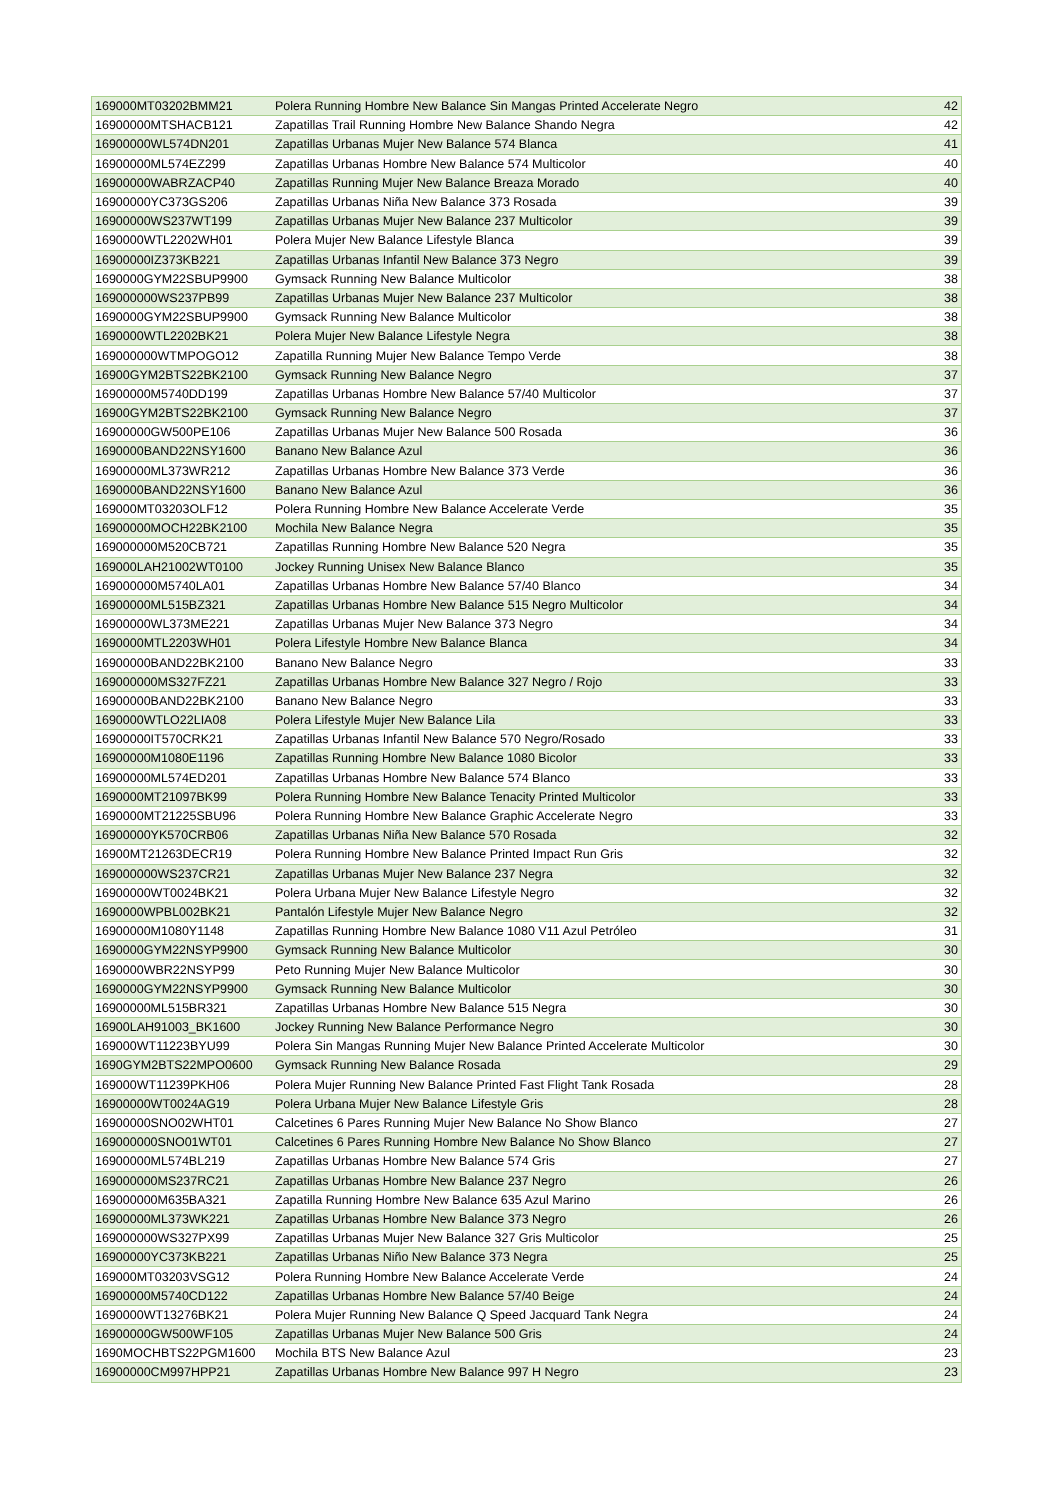| 169000MT03202BMM21 | Polera Running Hombre New Balance Sin Mangas Printed Accelerate Negro | 42 |
| 16900000MTSHACB121 | Zapatillas Trail Running Hombre New Balance Shando Negra | 42 |
| 16900000WL574DN201 | Zapatillas Urbanas Mujer New Balance 574 Blanca | 41 |
| 16900000ML574EZ299 | Zapatillas Urbanas Hombre New Balance 574 Multicolor | 40 |
| 16900000WABRZACP40 | Zapatillas Running Mujer New Balance Breaza Morado | 40 |
| 16900000YC373GS206 | Zapatillas Urbanas Niña New Balance 373 Rosada | 39 |
| 16900000WS237WT199 | Zapatillas Urbanas Mujer New Balance 237 Multicolor | 39 |
| 1690000WTL2202WH01 | Polera Mujer New Balance Lifestyle Blanca | 39 |
| 16900000IZ373KB221 | Zapatillas Urbanas Infantil New Balance 373 Negro | 39 |
| 1690000GYM22SBUP9900 | Gymsack Running New Balance Multicolor | 38 |
| 169000000WS237PB99 | Zapatillas Urbanas Mujer New Balance 237 Multicolor | 38 |
| 1690000GYM22SBUP9900 | Gymsack Running New Balance Multicolor | 38 |
| 1690000WTL2202BK21 | Polera Mujer New Balance Lifestyle Negra | 38 |
| 169000000WTMPOGO12 | Zapatilla Running Mujer New Balance Tempo Verde | 38 |
| 16900GYM2BTS22BK2100 | Gymsack Running New Balance Negro | 37 |
| 16900000M5740DD199 | Zapatillas Urbanas Hombre New Balance 57/40 Multicolor | 37 |
| 16900GYM2BTS22BK2100 | Gymsack Running New Balance Negro | 37 |
| 16900000GW500PE106 | Zapatillas Urbanas Mujer New Balance 500 Rosada | 36 |
| 1690000BAND22NSY1600 | Banano New Balance Azul | 36 |
| 16900000ML373WR212 | Zapatillas Urbanas Hombre New Balance 373 Verde | 36 |
| 1690000BAND22NSY1600 | Banano New Balance Azul | 36 |
| 169000MT03203OLF12 | Polera Running Hombre New Balance Accelerate Verde | 35 |
| 16900000MOCH22BK2100 | Mochila New Balance Negra | 35 |
| 169000000M520CB721 | Zapatillas Running Hombre New Balance 520 Negra | 35 |
| 169000LAH21002WT0100 | Jockey Running Unisex New Balance Blanco | 35 |
| 169000000M5740LA01 | Zapatillas Urbanas Hombre New Balance 57/40 Blanco | 34 |
| 16900000ML515BZ321 | Zapatillas Urbanas Hombre New Balance 515 Negro Multicolor | 34 |
| 16900000WL373ME221 | Zapatillas Urbanas Mujer New Balance 373 Negro | 34 |
| 1690000MTL2203WH01 | Polera Lifestyle Hombre New Balance Blanca | 34 |
| 16900000BAND22BK2100 | Banano New Balance Negro | 33 |
| 169000000MS327FZ21 | Zapatillas Urbanas Hombre New Balance 327 Negro / Rojo | 33 |
| 16900000BAND22BK2100 | Banano New Balance Negro | 33 |
| 1690000WTLO22LIA08 | Polera Lifestyle Mujer New Balance Lila | 33 |
| 16900000IT570CRK21 | Zapatillas Urbanas Infantil New Balance 570 Negro/Rosado | 33 |
| 16900000M1080E1196 | Zapatillas Running Hombre New Balance 1080 Bicolor | 33 |
| 16900000ML574ED201 | Zapatillas Urbanas Hombre New Balance 574 Blanco | 33 |
| 1690000MT21097BK99 | Polera Running Hombre New Balance Tenacity Printed Multicolor | 33 |
| 1690000MT21225SBU96 | Polera Running Hombre New Balance Graphic Accelerate Negro | 33 |
| 16900000YK570CRB06 | Zapatillas Urbanas Niña New Balance 570 Rosada | 32 |
| 16900MT21263DECR19 | Polera Running Hombre New Balance Printed Impact Run Gris | 32 |
| 169000000WS237CR21 | Zapatillas Urbanas Mujer New Balance 237 Negra | 32 |
| 16900000WT0024BK21 | Polera Urbana Mujer New Balance Lifestyle Negro | 32 |
| 1690000WPBL002BK21 | Pantalón Lifestyle Mujer New Balance Negro | 32 |
| 16900000M1080Y1148 | Zapatillas Running Hombre New Balance 1080 V11 Azul Petróleo | 31 |
| 1690000GYM22NSYP9900 | Gymsack Running New Balance Multicolor | 30 |
| 1690000WBR22NSYP99 | Peto Running Mujer New Balance Multicolor | 30 |
| 1690000GYM22NSYP9900 | Gymsack Running New Balance Multicolor | 30 |
| 16900000ML515BR321 | Zapatillas Urbanas Hombre New Balance 515 Negra | 30 |
| 16900LAH91003_BK1600 | Jockey Running New Balance Performance Negro | 30 |
| 169000WT11223BYU99 | Polera Sin Mangas Running Mujer New Balance Printed Accelerate Multicolor | 30 |
| 1690GYM2BTS22MPO0600 | Gymsack Running New Balance Rosada | 29 |
| 169000WT11239PKH06 | Polera Mujer Running New Balance Printed Fast Flight Tank Rosada | 28 |
| 16900000WT0024AG19 | Polera Urbana Mujer New Balance Lifestyle Gris | 28 |
| 16900000SNO02WHT01 | Calcetines 6 Pares Running Mujer New Balance No Show Blanco | 27 |
| 169000000SNO01WT01 | Calcetines 6 Pares Running Hombre New Balance No Show Blanco | 27 |
| 16900000ML574BL219 | Zapatillas Urbanas Hombre New Balance 574 Gris | 27 |
| 169000000MS237RC21 | Zapatillas Urbanas Hombre New Balance 237 Negro | 26 |
| 169000000M635BA321 | Zapatilla Running Hombre New Balance 635 Azul Marino | 26 |
| 16900000ML373WK221 | Zapatillas Urbanas Hombre New Balance 373 Negro | 26 |
| 169000000WS327PX99 | Zapatillas Urbanas Mujer New Balance 327 Gris Multicolor | 25 |
| 16900000YC373KB221 | Zapatillas Urbanas Niño New Balance 373 Negra | 25 |
| 169000MT03203VSG12 | Polera Running Hombre New Balance Accelerate Verde | 24 |
| 16900000M5740CD122 | Zapatillas Urbanas Hombre New Balance 57/40 Beige | 24 |
| 1690000WT13276BK21 | Polera Mujer Running New Balance Q Speed Jacquard Tank Negra | 24 |
| 16900000GW500WF105 | Zapatillas Urbanas Mujer New Balance 500 Gris | 24 |
| 1690MOCHBTS22PGM1600 | Mochila BTS New Balance Azul | 23 |
| 16900000CM997HPP21 | Zapatillas Urbanas Hombre New Balance 997 H Negro | 23 |